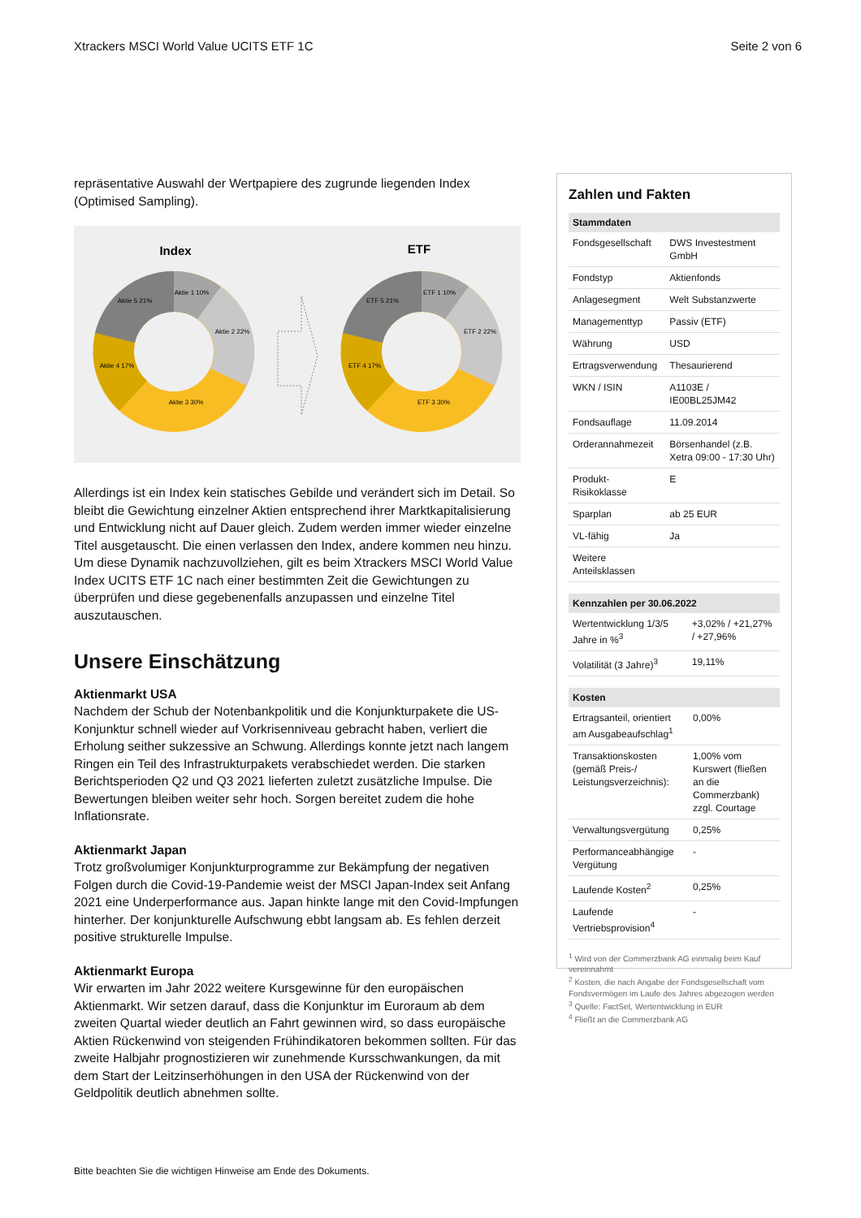Xtrackers MSCI World Value UCITS ETF 1C Seite 2 von 6
repräsentative Auswahl der Wertpapiere des zugrunde liegenden Index (Optimised Sampling).
Index
ETF
Aktie 1 10%
Aktie 2 22%
Aktie 3 30%
Aktie 4 17%
Aktie 5 21%
ETF 1 10%
ETF 2 22%
ETF 3 30%
ETF 4 17%
ETF 5 21%
Allerdings ist ein Index kein statisches Gebilde und verändert sich im Detail. So bleibt die Gewichtung einzelner Aktien entsprechend ihrer Marktkapitalisierung und Entwicklung nicht auf Dauer gleich. Zudem werden immer wieder einzelne Titel ausgetauscht. Die einen verlassen den Index, andere kommen neu hinzu. Um diese Dynamik nachzuvollziehen, gilt es beim Xtrackers MSCI World Value Index UCITS ETF 1C nach einer bestimmten Zeit die Gewichtungen zu überprüfen und diese gegebenenfalls anzupassen und einzelne Titel auszutauschen.
Unsere Einschätzung
Aktienmarkt USA
Nachdem der Schub der Notenbankpolitik und die Konjunkturpakete die US-Konjunktur schnell wieder auf Vorkrisenniveau gebracht haben, verliert die Erholung seither sukzessive an Schwung. Allerdings konnte jetzt nach langem Ringen ein Teil des Infrastrukturpakets verabschiedet werden. Die starken Berichtsperioden Q2 und Q3 2021 lieferten zuletzt zusätzliche Impulse. Die Bewertungen bleiben weiter sehr hoch. Sorgen bereitet zudem die hohe Inflationsrate.
Aktienmarkt Japan
Trotz großvolumiger Konjunkturprogramme zur Bekämpfung der negativen Folgen durch die Covid-19-Pandemie weist der MSCI Japan-Index seit Anfang 2021 eine Underperformance aus. Japan hinkte lange mit den Covid-Impfungen hinterher. Der konjunkturelle Aufschwung ebbt langsam ab. Es fehlen derzeit positive strukturelle Impulse.
Aktienmarkt Europa
Wir erwarten im Jahr 2022 weitere Kursgewinne für den europäischen Aktienmarkt. Wir setzen darauf, dass die Konjunktur im Euroraum ab dem zweiten Quartal wieder deutlich an Fahrt gewinnen wird, so dass europäische Aktien Rückenwind von steigenden Frühindikatoren bekommen sollten. Für das zweite Halbjahr prognostizieren wir zunehmende Kursschwankungen, da mit dem Start der Leitzinserhöhungen in den USA der Rückenwind von der Geldpolitik deutlich abnehmen sollte.
Zahlen und Fakten
| Stammdaten | |
| --- | --- |
| Fondsgesellschaft | DWS Investestment GmbH |
| Fondstyp | Aktienfonds |
| Anlagesegment | Welt Substanzwerte |
| Managementtyp | Passiv (ETF) |
| Währung | USD |
| Ertragsverwendung | Thesaurierend |
| WKN / ISIN | A1103E / IE00BL25JM42 |
| Fondsauflage | 11.09.2014 |
| Orderannahmezeit | Börsenhandel (z.B. Xetra 09:00 - 17:30 Uhr) |
| Produkt-Risikoklasse | E |
| Sparplan | ab 25 EUR |
| VL-fähig | Ja |
| Weitere Anteilsklassen | |
| Kennzahlen per 30.06.2022 | |
| --- | --- |
| Wertentwicklung 1/3/5 Jahre in %<sup>3</sup> | +3,02% / +21,27% / +27,96% |
| Volatilität (3 Jahre)<sup>3</sup> | 19,11% |
| Kosten | |
| --- | --- |
| Ertragsanteil, orientiert am Ausgabeaufschlag<sup>1</sup> | 0,00% |
| Transaktionskosten (gemäß Preis-/ Leistungsverzeichnis): | 1,00% vom Kurswert (fließen an die Commerzbank) zzgl. Courtage |
| Verwaltungsvergütung | 0,25% |
| Performanceabhängige Vergütung | - |
| Laufende Kosten<sup>2</sup> | 0,25% |
| Laufende Vertriebsprovision<sup>4</sup> | - |
<sup>1</sup> Wird von der Commerzbank AG einmalig beim Kauf vereinnahmt
<sup>2</sup> Kosten, die nach Angabe der Fondsgesellschaft vom Fondsvermögen im Laufe des Jahres abgezogen werden
<sup>3</sup> Quelle: FactSet, Wertentwicklung in EUR
<sup>4</sup> Fließt an die Commerzbank AG
Bitte beachten Sie die wichtigen Hinweise am Ende des Dokuments.